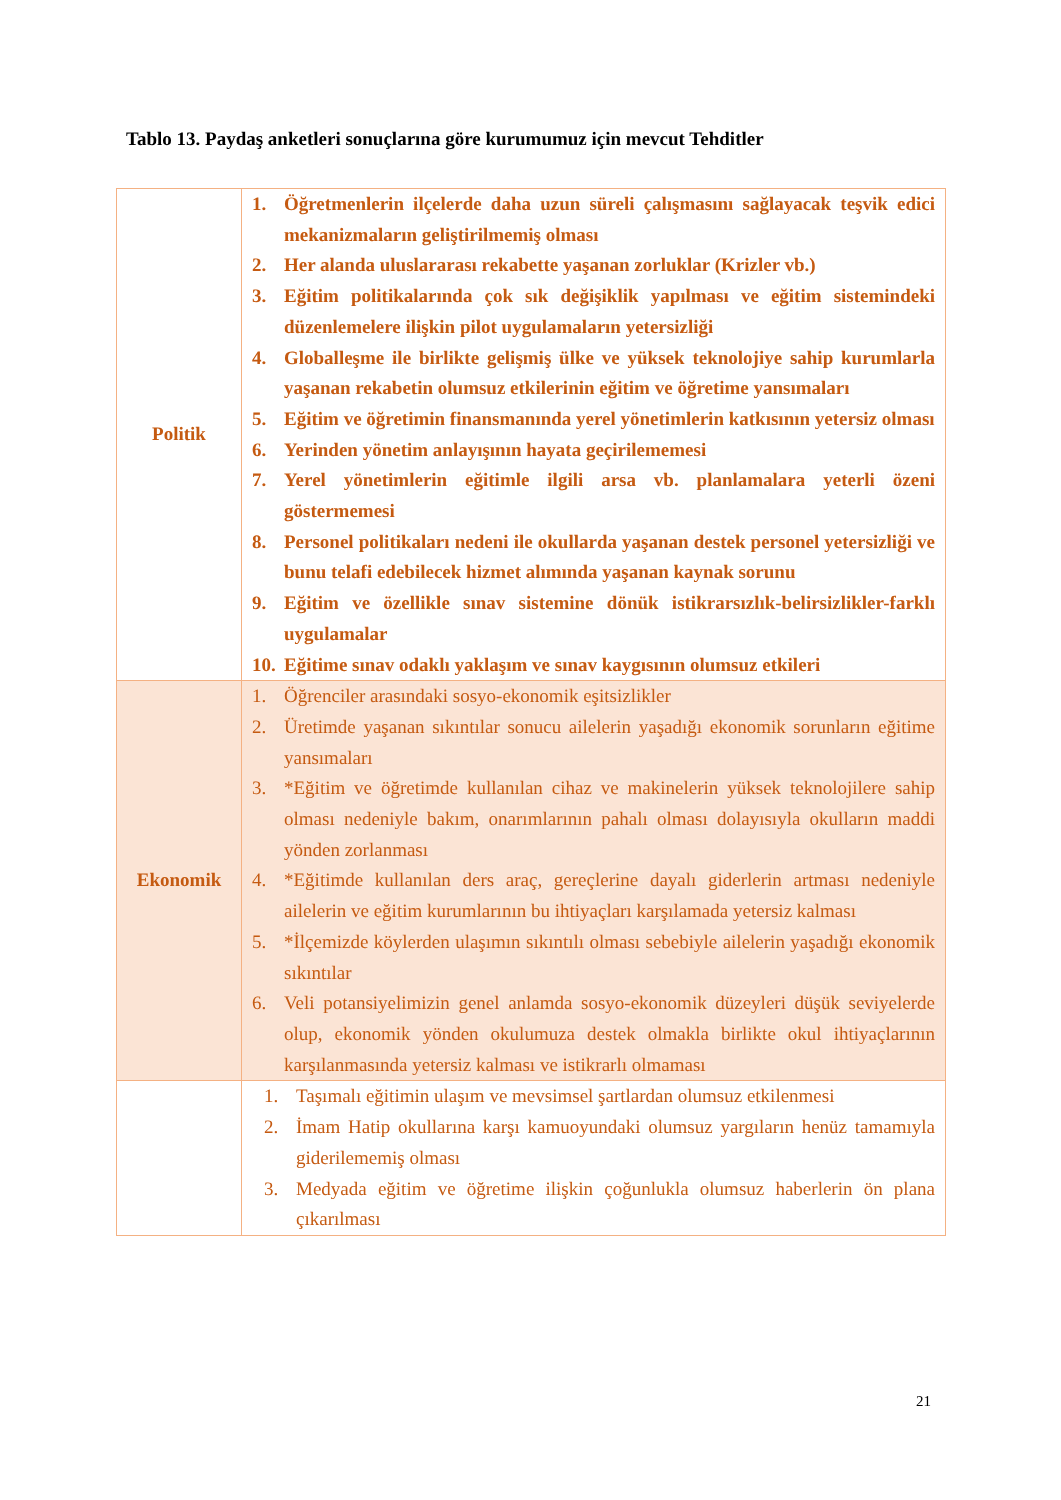Tablo 13. Paydaş anketleri sonuçlarına göre kurumumuz için mevcut Tehditler
| Politik | 1. Öğretmenlerin ilçelerde daha uzun süreli çalışmasını sağlayacak teşvik edici mekanizmaların geliştirilmemiş olması 2. Her alanda uluslararası rekabette yaşanan zorluklar (Krizler vb.) 3. Eğitim politikalarında çok sık değişiklik yapılması ve eğitim sistemindeki düzenlemelere ilişkin pilot uygulamaların yetersizliği 4. Globalleşme ile birlikte gelişmiş ülke ve yüksek teknolojiye sahip kurumlarla yaşanan rekabetin olumsuz etkilerinin eğitim ve öğretime yansımaları 5. Eğitim ve öğretimin finansmanında yerel yönetimlerin katkısının yetersiz olması 6. Yerinden yönetim anlayışının hayata geçirilememesi 7. Yerel yönetimlerin eğitimle ilgili arsa vb. planlamalara yeterli özeni göstermemesi 8. Personel politikaları nedeni ile okullarda yaşanan destek personel yetersizliği ve bunu telafi edebilecek hizmet alımında yaşanan kaynak sorunu 9. Eğitim ve özellikle sınav sistemine dönük istikrarsızlık-belirsizlikler-farklı uygulamalar 10. Eğitime sınav odaklı yaklaşım ve sınav kaygısının olumsuz etkileri |
| Ekonomik | 1. Öğrenciler arasındaki sosyo-ekonomik eşitsizlikler 2. Üretimde yaşanan sıkıntılar sonucu ailelerin yaşadığı ekonomik sorunların eğitime yansımaları 3. *Eğitim ve öğretimde kullanılan cihaz ve makinelerin yüksek teknolojilere sahip olması nedeniyle bakım, onarımlarının pahalı olması dolayısıyla okulların maddi yönden zorlanması 4. *Eğitimde kullanılan ders araç, gereçlerine dayalı giderlerin artması nedeniyle ailelerin ve eğitim kurumlarının bu ihtiyaçları karşılamada yetersiz kalması 5. *İlçemizde köylerden ulaşımın sıkıntılı olması sebebiyle ailelerin yaşadığı ekonomik sıkıntılar 6. Veli potansiyelimizin genel anlamda sosyo-ekonomik düzeyleri düşük seviyelerde olup, ekonomik yönden okulumuza destek olmakla birlikte okul ihtiyaçlarının karşılanmasında yetersiz kalması ve istikrarlı olmaması |
| | 1. Taşımalı eğitimin ulaşım ve mevsimsel şartlardan olumsuz etkilenmesi 2. İmam Hatip okullarına karşı kamuoyundaki olumsuz yargıların henüz tamamıyla giderilememiş olması 3. Medyada eğitim ve öğretime ilişkin çoğunlukla olumsuz haberlerin ön plana çıkarılması |
21